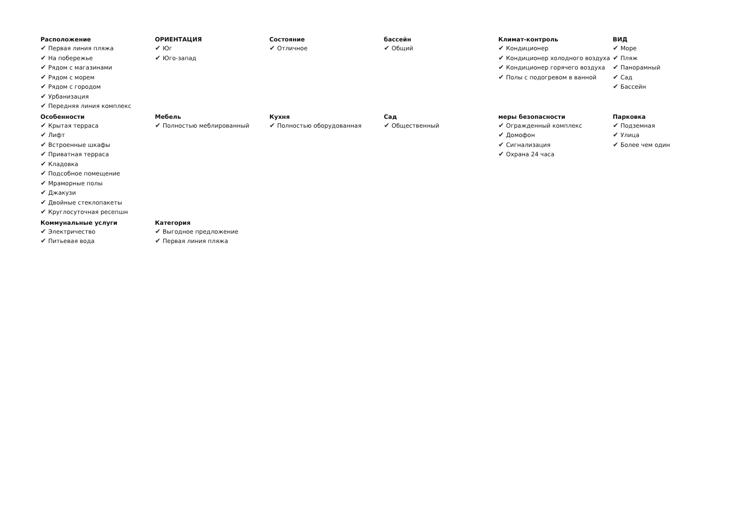Расположение
✔ Первая линия пляжа
✔ На побережье
✔ Рядом с магазинами
✔ Рядом с морем
✔ Рядом с городом
✔ Урбанизация
✔ Передняя линия комплекс
ОРИЕНТАЦИЯ
✔ Юг
✔ Юго-запад
Состояние
✔ Отличное
бассейн
✔ Общий
Климат-контроль
✔ Кондиционер
✔ Кондиционер холодного воздуха
✔ Кондиционер горячего воздуха
✔ Полы с подогревом в ванной
ВИД
✔ Море
✔ Пляж
✔ Панорамный
✔ Сад
✔ Бассейн
Особенности
✔ Крытая терраса
✔ Лифт
✔ Встроенные шкафы
✔ Приватная терраса
✔ Кладовка
✔ Подсобное помещение
✔ Мраморные полы
✔ Джакузи
✔ Двойные стеклопакеты
✔ Круглосуточная ресепшн
Мебель
✔ Полностью меблированный
Кухня
✔ Полностью оборудованная
Сад
✔ Общественный
меры безопасности
✔ Огражденный комплекс
✔ Домофон
✔ Сигнализация
✔ Охрана 24 часа
Парковка
✔ Подземная
✔ Улица
✔ Более чем один
Коммунальные услуги
✔ Электричество
✔ Питьевая вода
Категория
✔ Выгодное предложение
✔ Первая линия пляжа